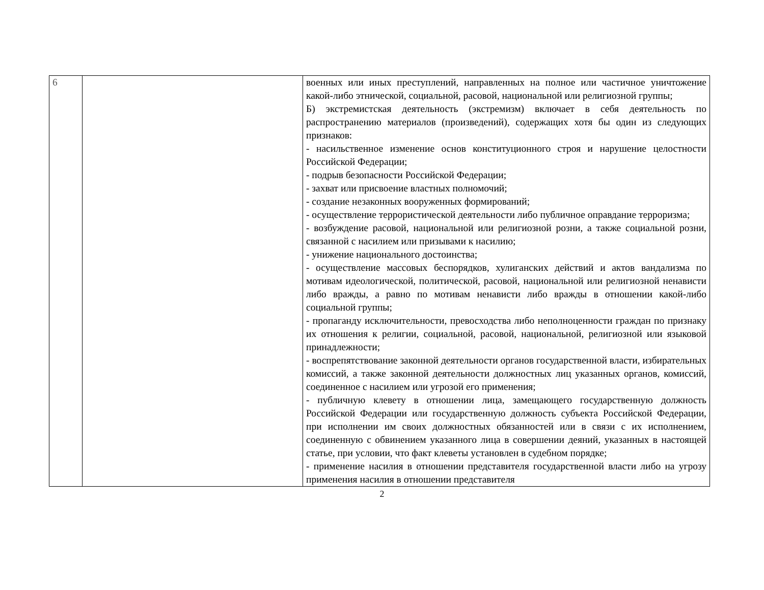| 6 | | военных или иных преступлений, направленных на полное или частичное уничтожение какой-либо этнической, социальной, расовой, национальной или религиозной группы; Б) экстремистская деятельность (экстремизм) включает в себя деятельность по распространению материалов (произведений), содержащих хотя бы один из следующих признаков: - насильственное изменение основ конституционного строя и нарушение целостности Российской Федерации; - подрыв безопасности Российской Федерации; - захват или присвоение властных полномочий; - создание незаконных вооруженных формирований; - осуществление террористической деятельности либо публичное оправдание терроризма; - возбуждение расовой, национальной или религиозной розни, а также социальной розни, связанной с насилием или призывами к насилию; - унижение национального достоинства; - осуществление массовых беспорядков, хулиганских действий и актов вандализма по мотивам идеологической, политической, расовой, национальной или религиозной ненависти либо вражды, а равно по мотивам ненависти либо вражды в отношении какой-либо социальной группы; - пропаганду исключительности, превосходства либо неполноценности граждан по признаку их отношения к религии, социальной, расовой, национальной, религиозной или языковой принадлежности; - воспрепятствование законной деятельности органов государственной власти, избирательных комиссий, а также законной деятельности должностных лиц указанных органов, комиссий, соединенное с насилием или угрозой его применения; - публичную клевету в отношении лица, замещающего государственную должность Российской Федерации или государственную должность субъекта Российской Федерации, при исполнении им своих должностных обязанностей или в связи с их исполнением, соединенную с обвинением указанного лица в совершении деяний, указанных в настоящей статье, при условии, что факт клеветы установлен в судебном порядке; - применение насилия в отношении представителя государственной власти либо на угрозу применения насилия в отношении представителя |
2